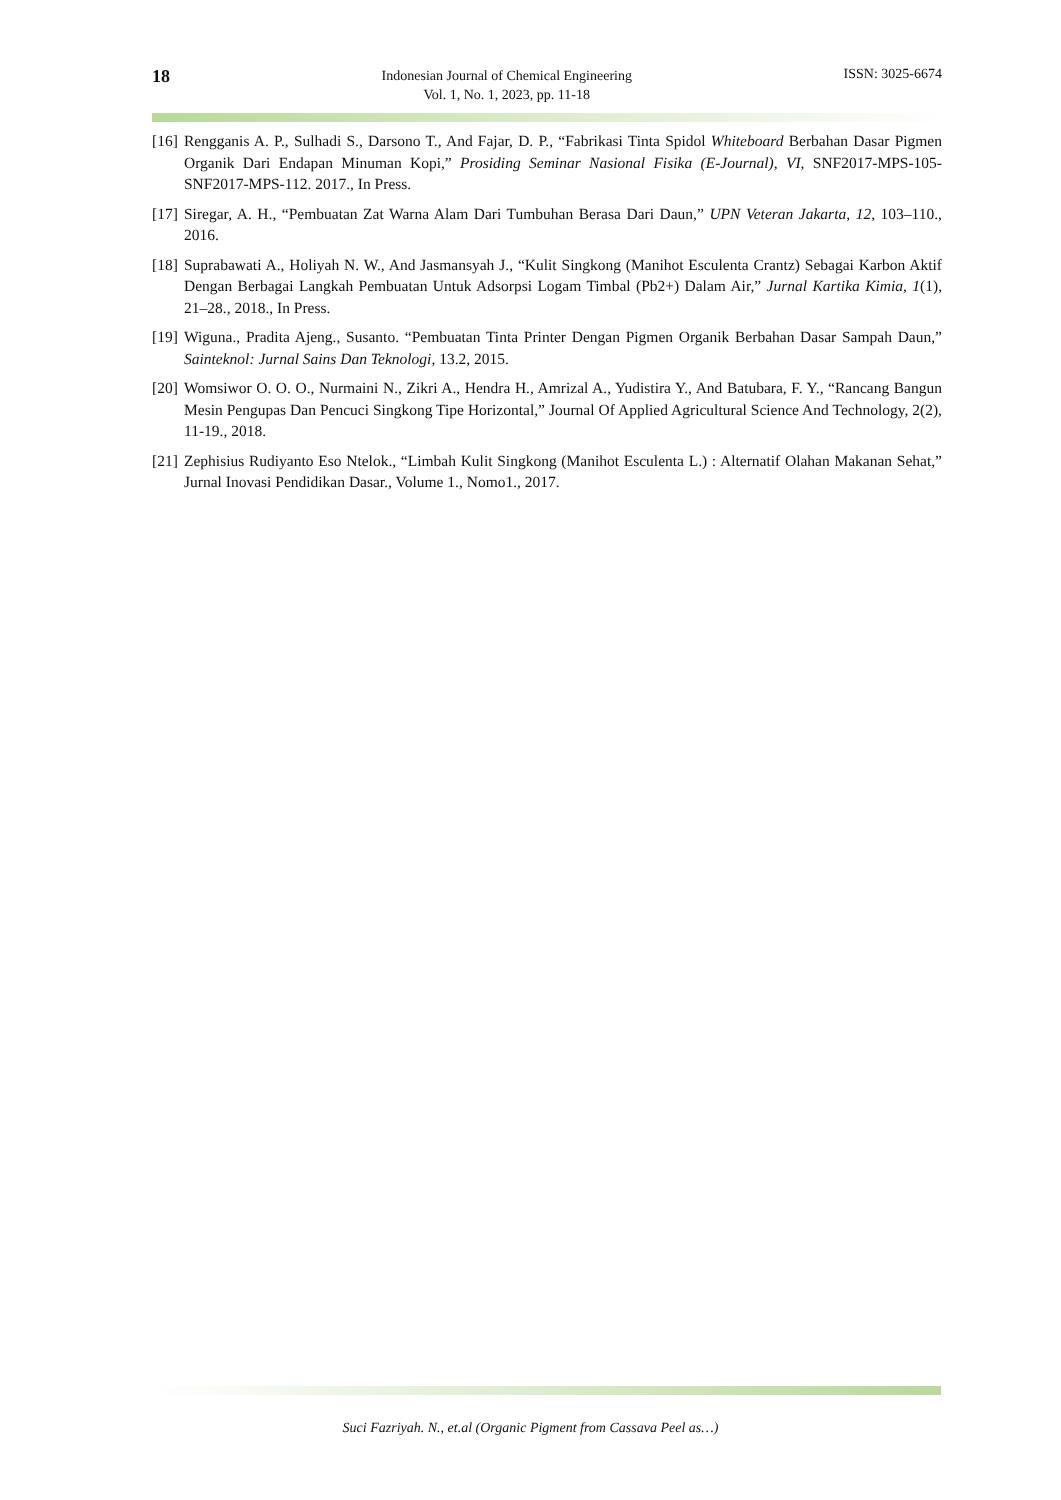18
Indonesian Journal of Chemical Engineering
Vol. 1, No. 1, 2023, pp. 11-18
ISSN: 3025-6674
[16] Rengganis A. P., Sulhadi S., Darsono T., And Fajar, D. P., “Fabrikasi Tinta Spidol Whiteboard Berbahan Dasar Pigmen Organik Dari Endapan Minuman Kopi,” Prosiding Seminar Nasional Fisika (E-Journal), VI, SNF2017-MPS-105-SNF2017-MPS-112. 2017., In Press.
[17] Siregar, A. H., “Pembuatan Zat Warna Alam Dari Tumbuhan Berasa Dari Daun,” UPN Veteran Jakarta, 12, 103–110., 2016.
[18] Suprabawati A., Holiyah N. W., And Jasmansyah J., “Kulit Singkong (Manihot Esculenta Crantz) Sebagai Karbon Aktif Dengan Berbagai Langkah Pembuatan Untuk Adsorpsi Logam Timbal (Pb2+) Dalam Air,” Jurnal Kartika Kimia, 1(1), 21–28., 2018., In Press.
[19] Wiguna., Pradita Ajeng., Susanto. “Pembuatan Tinta Printer Dengan Pigmen Organik Berbahan Dasar Sampah Daun,” Sainteknol: Jurnal Sains Dan Teknologi, 13.2, 2015.
[20] Womsiwor O. O. O., Nurmaini N., Zikri A., Hendra H., Amrizal A., Yudistira Y., And Batubara, F. Y., “Rancang Bangun Mesin Pengupas Dan Pencuci Singkong Tipe Horizontal,” Journal Of Applied Agricultural Science And Technology, 2(2), 11-19., 2018.
[21] Zephisius Rudiyanto Eso Ntelok., “Limbah Kulit Singkong (Manihot Esculenta L.) : Alternatif Olahan Makanan Sehat,” Jurnal Inovasi Pendidikan Dasar., Volume 1., Nomo1., 2017.
Suci Fazriyah. N., et.al (Organic Pigment from Cassava Peel as…)